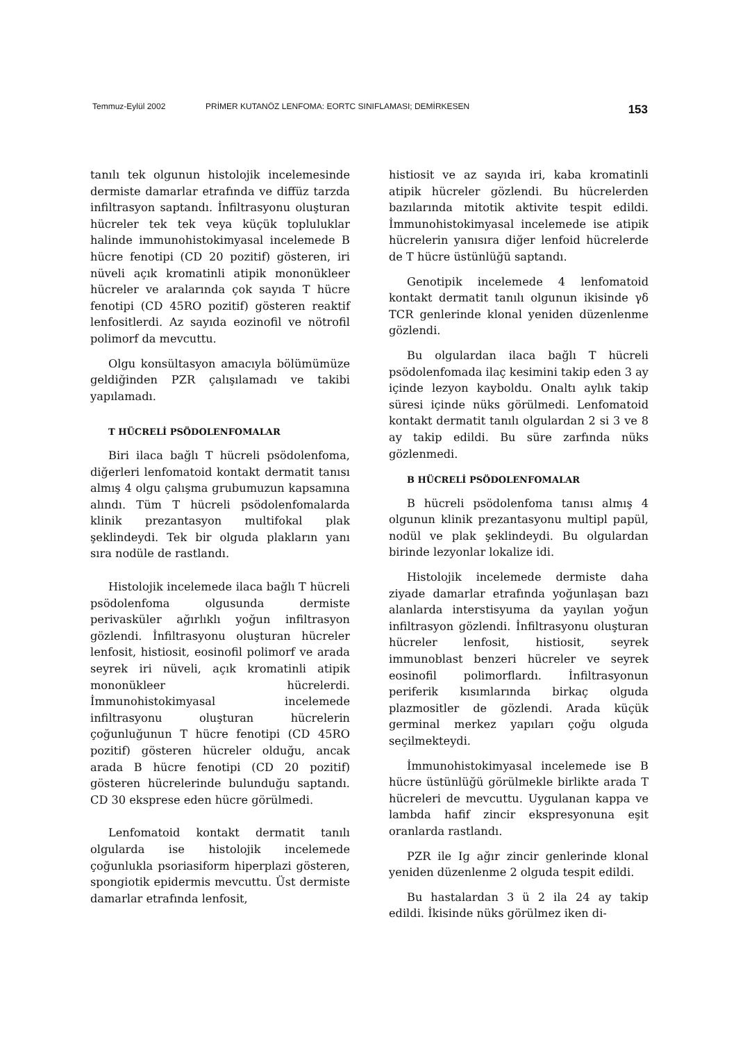Temmuz-Eylül 2002 PRİMER KUTANÖZ LENFOMA: EORTC SINIFLAMASI; DEMİRKESEN 153
tanılı tek olgunun histolojik incelemesinde dermiste damarlar etrafında ve diffüz tarzda infiltrasyon saptandı. İnfiltrasyonu oluşturan hücreler tek tek veya küçük topluluklar halinde immunohistokimyasal incelemede B hücre fenotipi (CD 20 pozitif) gösteren, iri nüveli açık kromatinli atipik mononükleer hücreler ve aralarında çok sayıda T hücre fenotipi (CD 45RO pozitif) gösteren reaktif lenfositlerdi. Az sayıda eozinofil ve nötrofil polimorf da mevcuttu.
Olgu konsültasyon amacıyla bölümümüze geldiğinden PZR çalışılamadı ve takibi yapılamadı.
T HÜCRELİ PSÖDOLENFOMALAR
Biri ilaca bağlı T hücreli psödolenfoma, diğerleri lenfomatoid kontakt dermatit tanısı almış 4 olgu çalışma grubumuzun kapsamına alındı. Tüm T hücreli psödolenfomalarda klinik prezantasyon multifokal plak şeklindeydi. Tek bir olguda plakların yanı sıra nodüle de rastlandı.
Histolojik incelemede ilaca bağlı T hücreli psödolenfoma olgusunda dermiste perivasküler ağırlıklı yoğun infiltrasyon gözlendi. İnfiltrasyonu oluşturan hücreler lenfosit, histiosit, eosinofil polimorf ve arada seyrek iri nüveli, açık kromatinli atipik mononükleer hücrelerdi. İmmunohistokimyasal incelemede infiltrasyonu oluşturan hücrelerin çoğunluğunun T hücre fenotipi (CD 45RO pozitif) gösteren hücreler olduğu, ancak arada B hücre fenotipi (CD 20 pozitif) gösteren hücrelerinde bulunduğu saptandı. CD 30 eksprese eden hücre görülmedi.
Lenfomatoid kontakt dermatit tanılı olgularda ise histolojik incelemede çoğunlukla psoriasiform hiperplazi gösteren, spongiotik epidermis mevcuttu. Üst dermiste damarlar etrafında lenfosit,
histiosit ve az sayıda iri, kaba kromatinli atipik hücreler gözlendi. Bu hücrelerden bazılarında mitotik aktivite tespit edildi. İmmunohistokimyasal incelemede ise atipik hücrelerin yanısıra diğer lenfoid hücrelerde de T hücre üstünlüğü saptandı.
Genotipik incelemede 4 lenfomatoid kontakt dermatit tanılı olgunun ikisinde γδ TCR genlerinde klonal yeniden düzenlenme gözlendi.
Bu olgulardan ilaca bağlı T hücreli psödolenfomada ilaç kesimini takip eden 3 ay içinde lezyon kayboldu. Onaltı aylık takip süresi içinde nüks görülmedi. Lenfomatoid kontakt dermatit tanılı olgulardan 2 si 3 ve 8 ay takip edildi. Bu süre zarfında nüks gözlenmedi.
B HÜCRELİ PSÖDOLENFOMALAR
B hücreli psödolenfoma tanısı almış 4 olgunun klinik prezantasyonu multipl papül, nodül ve plak şeklindeydi. Bu olgulardan birinde lezyonlar lokalize idi.
Histolojik incelemede dermiste daha ziyade damarlar etrafında yoğunlaşan bazı alanlarda interstisyuma da yayılan yoğun infiltrasyon gözlendi. İnfiltrasyonu oluşturan hücreler lenfosit, histiosit, seyrek immunoblast benzeri hücreler ve seyrek eosinofil polimorflardı. İnfiltrasyonun periferik kısımlarında birkaç olguda plazmositler de gözlendi. Arada küçük germinal merkez yapıları çoğu olguda seçilmekteydi.
İmmunohistokimyasal incelemede ise B hücre üstünlüğü görülmekle birlikte arada T hücreleri de mevcuttu. Uygulanan kappa ve lambda hafif zincir ekspresyonuna eşit oranlarda rastlandı.
PZR ile Ig ağır zincir genlerinde klonal yeniden düzenlenme 2 olguda tespit edildi.
Bu hastalardan 3 ü 2 ila 24 ay takip edildi. İkisinde nüks görülmez iken di-